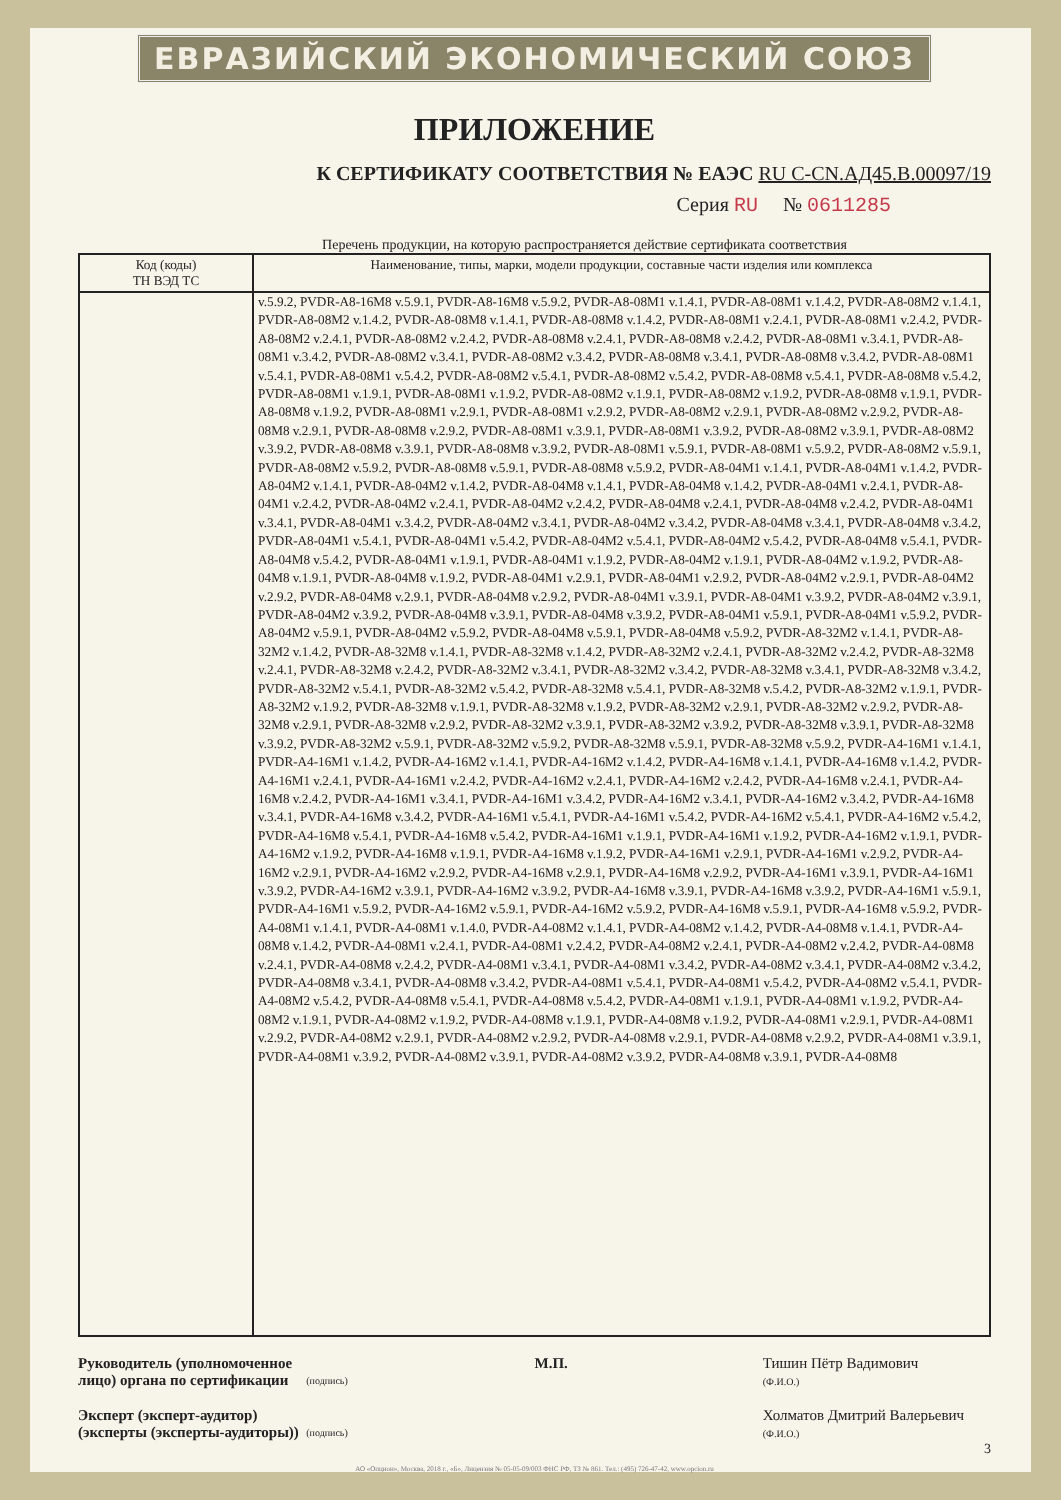ЕВРАЗИЙСКИЙ ЭКОНОМИЧЕСКИЙ СОЮЗ
ПРИЛОЖЕНИЕ
К СЕРТИФИКАТУ СООТВЕТСТВИЯ № ЕАЭС RU C-CN.АД45.В.00097/19
Серия RU № 0611285
Перечень продукции, на которую распространяется действие сертификата соответствия
| Код (коды) ТН ВЭД ТС | Наименование, типы, марки, модели продукции, составные части изделия или комплекса |
| --- | --- |
| | v.5.9.2, PVDR-A8-16M8 v.5.9.1, PVDR-A8-16M8 v.5.9.2, PVDR-A8-08M1 v.1.4.1, PVDR-A8-08M1 v.1.4.2, PVDR-A8-08M2 v.1.4.1, PVDR-A8-08M2 v.1.4.2, PVDR-A8-08M8 v.1.4.1, PVDR-A8-08M8 v.1.4.2, PVDR-A8-08M1 v.2.4.1, PVDR-A8-08M1 v.2.4.2, PVDR-A8-08M2 v.2.4.1, PVDR-A8-08M2 v.2.4.2, PVDR-A8-08M8 v.2.4.1, PVDR-A8-08M8 v.2.4.2, PVDR-A8-08M1 v.3.4.1, PVDR-A8-08M1 v.3.4.2, PVDR-A8-08M2 v.3.4.1, PVDR-A8-08M2 v.3.4.2, PVDR-A8-08M8 v.3.4.1, PVDR-A8-08M8 v.3.4.2, PVDR-A8-08M1 v.5.4.1, PVDR-A8-08M1 v.5.4.2, PVDR-A8-08M2 v.5.4.1, PVDR-A8-08M2 v.5.4.2, PVDR-A8-08M8 v.5.4.1, PVDR-A8-08M8 v.5.4.2, PVDR-A8-08M1 v.1.9.1, PVDR-A8-08M1 v.1.9.2, PVDR-A8-08M2 v.1.9.1, PVDR-A8-08M2 v.1.9.2, PVDR-A8-08M8 v.1.9.1, PVDR-A8-08M8 v.1.9.2, PVDR-A8-08M1 v.2.9.1, PVDR-A8-08M1 v.2.9.2, PVDR-A8-08M2 v.2.9.1, PVDR-A8-08M2 v.2.9.2, PVDR-A8-08M8 v.2.9.1, PVDR-A8-08M8 v.2.9.2, PVDR-A8-08M1 v.3.9.1, PVDR-A8-08M1 v.3.9.2, PVDR-A8-08M2 v.3.9.1, PVDR-A8-08M2 v.3.9.2, PVDR-A8-08M8 v.3.9.1, PVDR-A8-08M8 v.3.9.2, PVDR-A8-08M1 v.5.9.1, PVDR-A8-08M1 v.5.9.2, PVDR-A8-08M2 v.5.9.1, PVDR-A8-08M2 v.5.9.2, PVDR-A8-08M8 v.5.9.1, PVDR-A8-08M8 v.5.9.2, PVDR-A8-04M1 v.1.4.1, PVDR-A8-04M1 v.1.4.2, PVDR-A8-04M2 v.1.4.1, PVDR-A8-04M2 v.1.4.2, PVDR-A8-04M8 v.1.4.1, PVDR-A8-04M8 v.1.4.2, PVDR-A8-04M1 v.2.4.1, PVDR-A8-04M1 v.2.4.2, PVDR-A8-04M2 v.2.4.1, PVDR-A8-04M2 v.2.4.2, PVDR-A8-04M8 v.2.4.1, PVDR-A8-04M8 v.2.4.2, PVDR-A8-04M1 v.3.4.1, PVDR-A8-04M1 v.3.4.2, PVDR-A8-04M2 v.3.4.1, PVDR-A8-04M2 v.3.4.2, PVDR-A8-04M8 v.3.4.1, PVDR-A8-04M8 v.3.4.2, PVDR-A8-04M1 v.5.4.1, PVDR-A8-04M1 v.5.4.2, PVDR-A8-04M2 v.5.4.1, PVDR-A8-04M2 v.5.4.2, PVDR-A8-04M8 v.5.4.1, PVDR-A8-04M8 v.5.4.2, PVDR-A8-04M1 v.1.9.1, PVDR-A8-04M1 v.1.9.2, PVDR-A8-04M2 v.1.9.1, PVDR-A8-04M2 v.1.9.2, PVDR-A8-04M8 v.1.9.1, PVDR-A8-04M8 v.1.9.2, PVDR-A8-04M1 v.2.9.1, PVDR-A8-04M1 v.2.9.2, PVDR-A8-04M2 v.2.9.1, PVDR-A8-04M2 v.2.9.2, PVDR-A8-04M8 v.2.9.1, PVDR-A8-04M8 v.2.9.2, PVDR-A8-04M1 v.3.9.1, PVDR-A8-04M1 v.3.9.2, PVDR-A8-04M2 v.3.9.1, PVDR-A8-04M2 v.3.9.2, PVDR-A8-04M8 v.3.9.1, PVDR-A8-04M8 v.3.9.2, PVDR-A8-04M1 v.5.9.1, PVDR-A8-04M1 v.5.9.2, PVDR-A8-04M2 v.5.9.1, PVDR-A8-04M2 v.5.9.2, PVDR-A8-04M8 v.5.9.1, PVDR-A8-04M8 v.5.9.2, PVDR-A8-32M2 v.1.4.1, PVDR-A8-32M2 v.1.4.2, PVDR-A8-32M8 v.1.4.1, PVDR-A8-32M8 v.1.4.2, PVDR-A8-32M2 v.2.4.1, PVDR-A8-32M2 v.2.4.2, PVDR-A8-32M8 v.2.4.1, PVDR-A8-32M8 v.2.4.2, PVDR-A8-32M2 v.3.4.1, PVDR-A8-32M2 v.3.4.2, PVDR-A8-32M8 v.3.4.1, PVDR-A8-32M8 v.3.4.2, PVDR-A8-32M2 v.5.4.1, PVDR-A8-32M2 v.5.4.2, PVDR-A8-32M8 v.5.4.1, PVDR-A8-32M8 v.5.4.2, PVDR-A8-32M2 v.1.9.1, PVDR-A8-32M2 v.1.9.2, PVDR-A8-32M8 v.1.9.1, PVDR-A8-32M8 v.1.9.2, PVDR-A8-32M2 v.2.9.1, PVDR-A8-32M2 v.2.9.2, PVDR-A8-32M8 v.2.9.1, PVDR-A8-32M8 v.2.9.2, PVDR-A8-32M2 v.3.9.1, PVDR-A8-32M2 v.3.9.2, PVDR-A8-32M8 v.3.9.1, PVDR-A8-32M8 v.3.9.2, PVDR-A8-32M2 v.5.9.1, PVDR-A8-32M2 v.5.9.2, PVDR-A8-32M8 v.5.9.1, PVDR-A8-32M8 v.5.9.2, PVDR-A4-16M1 v.1.4.1, PVDR-A4-16M1 v.1.4.2, PVDR-A4-16M2 v.1.4.1, PVDR-A4-16M2 v.1.4.2, PVDR-A4-16M8 v.1.4.1, PVDR-A4-16M8 v.1.4.2, PVDR-A4-16M1 v.2.4.1, PVDR-A4-16M1 v.2.4.2, PVDR-A4-16M2 v.2.4.1, PVDR-A4-16M2 v.2.4.2, PVDR-A4-16M8 v.2.4.1, PVDR-A4-16M8 v.2.4.2, PVDR-A4-16M1 v.3.4.1, PVDR-A4-16M1 v.3.4.2, PVDR-A4-16M2 v.3.4.1, PVDR-A4-16M2 v.3.4.2, PVDR-A4-16M8 v.3.4.1, PVDR-A4-16M8 v.3.4.2, PVDR-A4-16M1 v.5.4.1, PVDR-A4-16M1 v.5.4.2, PVDR-A4-16M2 v.5.4.1, PVDR-A4-16M2 v.5.4.2, PVDR-A4-16M8 v.5.4.1, PVDR-A4-16M8 v.5.4.2, PVDR-A4-16M1 v.1.9.1, PVDR-A4-16M1 v.1.9.2, PVDR-A4-16M2 v.1.9.1, PVDR-A4-16M2 v.1.9.2, PVDR-A4-16M8 v.1.9.1, PVDR-A4-16M8 v.1.9.2, PVDR-A4-16M1 v.2.9.1, PVDR-A4-16M1 v.2.9.2, PVDR-A4-16M2 v.2.9.1, PVDR-A4-16M2 v.2.9.2, PVDR-A4-16M8 v.2.9.1, PVDR-A4-16M8 v.2.9.2, PVDR-A4-16M1 v.3.9.1, PVDR-A4-16M1 v.3.9.2, PVDR-A4-16M2 v.3.9.1, PVDR-A4-16M2 v.3.9.2, PVDR-A4-16M8 v.3.9.1, PVDR-A4-16M8 v.3.9.2, PVDR-A4-16M1 v.5.9.1, PVDR-A4-16M1 v.5.9.2, PVDR-A4-16M2 v.5.9.1, PVDR-A4-16M2 v.5.9.2, PVDR-A4-16M8 v.5.9.1, PVDR-A4-16M8 v.5.9.2, PVDR-A4-08M1 v.1.4.1, PVDR-A4-08M1 v.1.4.0, PVDR-A4-08M2 v.1.4.1, PVDR-A4-08M2 v.1.4.2, PVDR-A4-08M8 v.1.4.1, PVDR-A4-08M8 v.1.4.2, PVDR-A4-08M1 v.2.4.1, PVDR-A4-08M1 v.2.4.2, PVDR-A4-08M2 v.2.4.1, PVDR-A4-08M2 v.2.4.2, PVDR-A4-08M8 v.2.4.1, PVDR-A4-08M8 v.2.4.2, PVDR-A4-08M1 v.3.4.1, PVDR-A4-08M1 v.3.4.2, PVDR-A4-08M2 v.3.4.1, PVDR-A4-08M2 v.3.4.2, PVDR-A4-08M8 v.3.4.1, PVDR-A4-08M8 v.3.4.2, PVDR-A4-08M1 v.5.4.1, PVDR-A4-08M1 v.5.4.2, PVDR-A4-08M2 v.5.4.1, PVDR-A4-08M2 v.5.4.2, PVDR-A4-08M8 v.5.4.1, PVDR-A4-08M8 v.5.4.2, PVDR-A4-08M1 v.1.9.1, PVDR-A4-08M1 v.1.9.2, PVDR-A4-08M2 v.1.9.1, PVDR-A4-08M2 v.1.9.2, PVDR-A4-08M8 v.1.9.1, PVDR-A4-08M8 v.1.9.2, PVDR-A4-08M1 v.2.9.1, PVDR-A4-08M1 v.2.9.2, PVDR-A4-08M2 v.2.9.1, PVDR-A4-08M2 v.2.9.2, PVDR-A4-08M8 v.2.9.1, PVDR-A4-08M8 v.2.9.2, PVDR-A4-08M1 v.3.9.1, PVDR-A4-08M1 v.3.9.2, PVDR-A4-08M2 v.3.9.1, PVDR-A4-08M2 v.3.9.2, PVDR-A4-08M8 v.3.9.1, PVDR-A4-08M8 |
Руководитель (уполномоченное
лицо) органа по сертификации
(подпись)
М.П. Тишин Пётр Вадимович
(Ф.И.О.)
Эксперт (эксперт-аудитор)
(эксперты (эксперты-аудиторы))
(подпись)
Холматов Дмитрий Валерьевич
(Ф.И.О.)
3
АО «Опцион», Москва, 2018 г., «Б», Лицензия № 05-05-09/003 ФНС РФ, ТЗ № 861. Тел.: (495) 726-47-42, www.opcion.ru